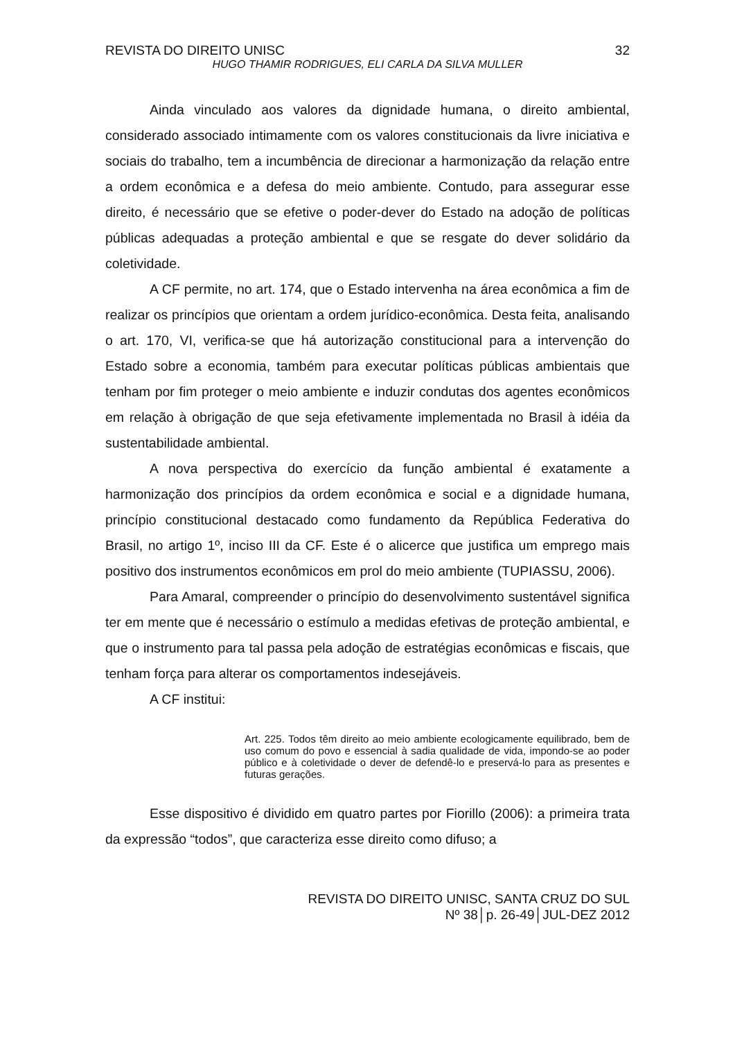REVISTA DO DIREITO UNISC 32
HUGO THAMIR RODRIGUES, ELI CARLA DA SILVA MULLER
Ainda vinculado aos valores da dignidade humana, o direito ambiental, considerado associado intimamente com os valores constitucionais da livre iniciativa e sociais do trabalho, tem a incumbência de direcionar a harmonização da relação entre a ordem econômica e a defesa do meio ambiente. Contudo, para assegurar esse direito, é necessário que se efetive o poder-dever do Estado na adoção de políticas públicas adequadas a proteção ambiental e que se resgate do dever solidário da coletividade.
A CF permite, no art. 174, que o Estado intervenha na área econômica a fim de realizar os princípios que orientam a ordem jurídico-econômica. Desta feita, analisando o art. 170, VI, verifica-se que há autorização constitucional para a intervenção do Estado sobre a economia, também para executar políticas públicas ambientais que tenham por fim proteger o meio ambiente e induzir condutas dos agentes econômicos em relação à obrigação de que seja efetivamente implementada no Brasil à idéia da sustentabilidade ambiental.
A nova perspectiva do exercício da função ambiental é exatamente a harmonização dos princípios da ordem econômica e social e a dignidade humana, princípio constitucional destacado como fundamento da República Federativa do Brasil, no artigo 1º, inciso III da CF. Este é o alicerce que justifica um emprego mais positivo dos instrumentos econômicos em prol do meio ambiente (TUPIASSU, 2006).
Para Amaral, compreender o princípio do desenvolvimento sustentável significa ter em mente que é necessário o estímulo a medidas efetivas de proteção ambiental, e que o instrumento para tal passa pela adoção de estratégias econômicas e fiscais, que tenham força para alterar os comportamentos indesejáveis.
A CF institui:
Art. 225. Todos têm direito ao meio ambiente ecologicamente equilibrado, bem de uso comum do povo e essencial à sadia qualidade de vida, impondo-se ao poder público e à coletividade o dever de defendê-lo e preservá-lo para as presentes e futuras gerações.
Esse dispositivo é dividido em quatro partes por Fiorillo (2006): a primeira trata da expressão “todos”, que caracteriza esse direito como difuso; a
REVISTA DO DIREITO UNISC, SANTA CRUZ DO SUL
Nº 38│p. 26-49│JUL-DEZ 2012